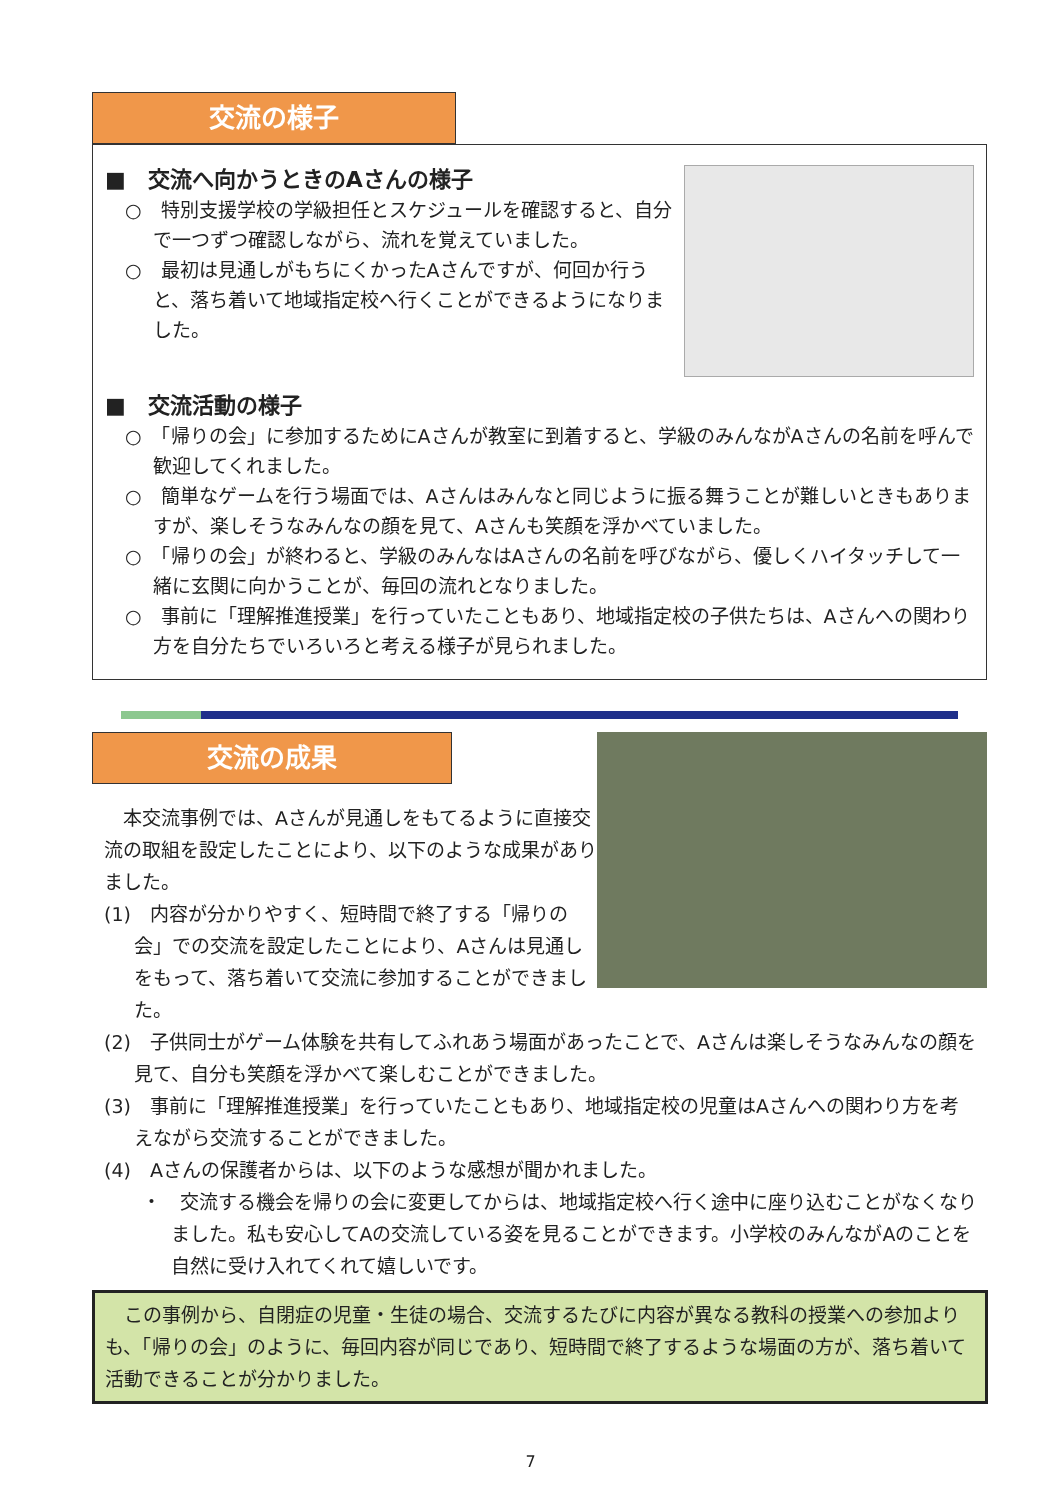交流の様子
■　交流へ向かうときのAさんの様子
○　特別支援学校の学級担任とスケジュールを確認すると、自分で一つずつ確認しながら、流れを覚えていました。
○　最初は見通しがもちにくかったAさんですが、何回か行うと、落ち着いて地域指定校へ行くことができるようになりました。
■　交流活動の様子
○　「帰りの会」に参加するためにAさんが教室に到着すると、学級のみんながAさんの名前を呼んで歓迎してくれました。
○　簡単なゲームを行う場面では、Aさんはみんなと同じように振る舞うことが難しいときもありますが、楽しそうなみんなの顔を見て、Aさんも笑顔を浮かべていました。
○　「帰りの会」が終わると、学級のみんなはAさんの名前を呼びながら、優しくハイタッチして一緒に玄関に向かうことが、毎回の流れとなりました。
○　事前に「理解推進授業」を行っていたこともあり、地域指定校の子供たちは、Aさんへの関わり方を自分たちでいろいろと考える様子が見られました。
交流の成果
本交流事例では、Aさんが見通しをもてるように直接交流の取組を設定したことにより、以下のような成果がありました。
(1)　内容が分かりやすく、短時間で終了する「帰りの会」での交流を設定したことにより、Aさんは見通しをもって、落ち着いて交流に参加することができました。
(2)　子供同士がゲーム体験を共有してふれあう場面があったことで、Aさんは楽しそうなみんなの顔を見て、自分も笑顔を浮かべて楽しむことができました。
(3)　事前に「理解推進授業」を行っていたこともあり、地域指定校の児童はAさんへの関わり方を考えながら交流することができました。
(4)　Aさんの保護者からは、以下のような感想が聞かれました。
・　交流する機会を帰りの会に変更してからは、地域指定校へ行く途中に座り込むことがなくなりました。私も安心してAの交流している姿を見ることができます。小学校のみんながAのことを自然に受け入れてくれて嬉しいです。
　この事例から、自閉症の児童・生徒の場合、交流するたびに内容が異なる教科の授業への参加よりも、「帰りの会」のように、毎回内容が同じであり、短時間で終了するような場面の方が、落ち着いて活動できることが分かりました。
7